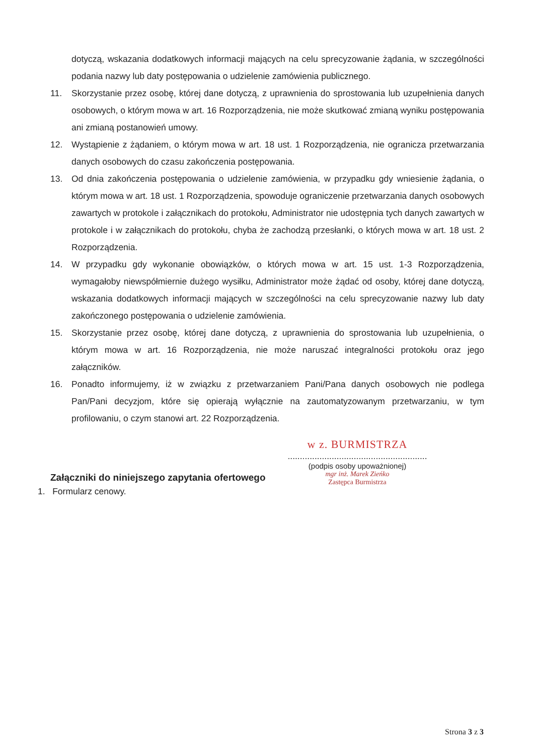dotyczą, wskazania dodatkowych informacji mających na celu sprecyzowanie żądania, w szczególności podania nazwy lub daty postępowania o udzielenie zamówienia publicznego.
11. Skorzystanie przez osobę, której dane dotyczą, z uprawnienia do sprostowania lub uzupełnienia danych osobowych, o którym mowa w art. 16 Rozporządzenia, nie może skutkować zmianą wyniku postępowania ani zmianą postanowień umowy.
12. Wystąpienie z żądaniem, o którym mowa w art. 18 ust. 1 Rozporządzenia, nie ogranicza przetwarzania danych osobowych do czasu zakończenia postępowania.
13. Od dnia zakończenia postępowania o udzielenie zamówienia, w przypadku gdy wniesienie żądania, o którym mowa w art. 18 ust. 1 Rozporządzenia, spowoduje ograniczenie przetwarzania danych osobowych zawartych w protokole i załącznikach do protokołu, Administrator nie udostępnia tych danych zawartych w protokole i w załącznikach do protokołu, chyba że zachodzą przesłanki, o których mowa w art. 18 ust. 2 Rozporządzenia.
14. W przypadku gdy wykonanie obowiązków, o których mowa w art. 15 ust. 1-3 Rozporządzenia, wymagałoby niewspółmiernie dużego wysiłku, Administrator może żądać od osoby, której dane dotyczą, wskazania dodatkowych informacji mających w szczególności na celu sprecyzowanie nazwy lub daty zakończonego postępowania o udzielenie zamówienia.
15. Skorzystanie przez osobę, której dane dotyczą, z uprawnienia do sprostowania lub uzupełnienia, o którym mowa w art. 16 Rozporządzenia, nie może naruszać integralności protokołu oraz jego załączników.
16. Ponadto informujemy, iż w związku z przetwarzaniem Pani/Pana danych osobowych nie podlega Pan/Pani decyzjom, które się opierają wyłącznie na zautomatyzowanym przetwarzaniu, w tym profilowaniu, o czym stanowi art. 22 Rozporządzenia.
w z. BURMISTRZA
.........................................................
(podpis osoby upoważnionej)
mgr inż. Marek Zieńko
Zastępca Burmistrza
Załączniki do niniejszego zapytania ofertowego
1. Formularz cenowy.
Strona 3 z 3